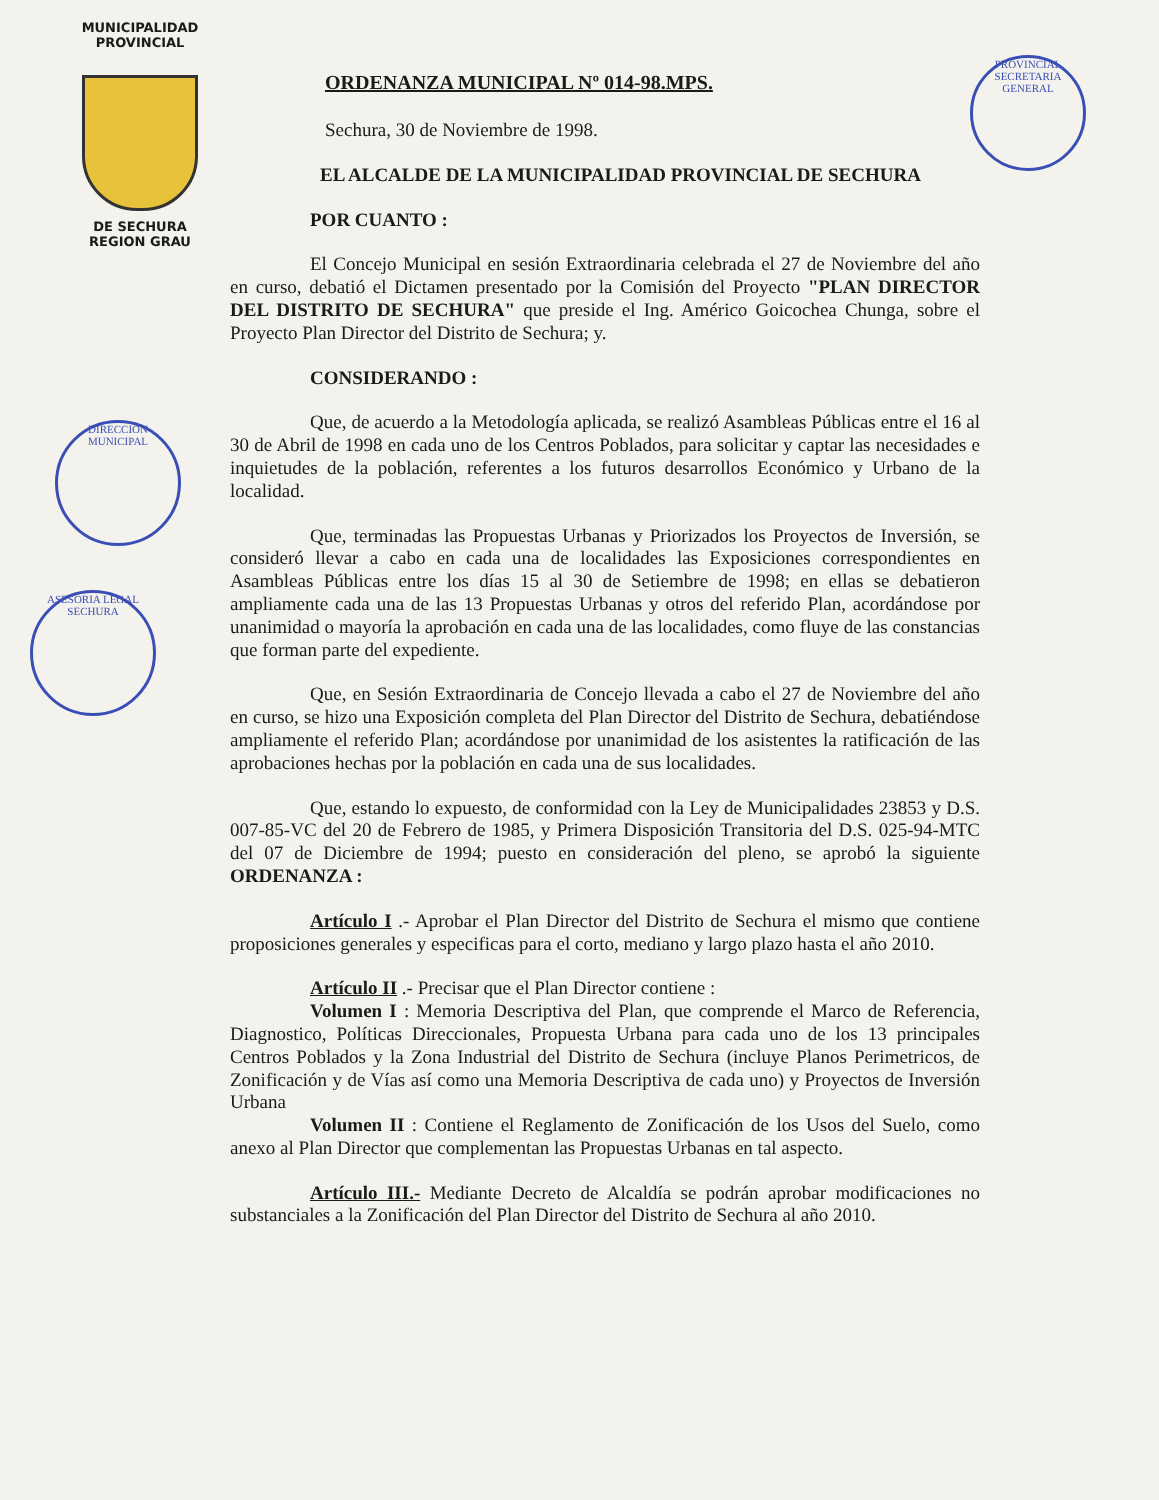MUNICIPALIDAD PROVINCIAL
DE SECHURA
REGION GRAU
PROVINCIAL
SECRETARIA GENERAL
DIRECCION MUNICIPAL
ASESORIA LEGAL SECHURA
ORDENANZA MUNICIPAL Nº 014-98.MPS.
Sechura, 30 de Noviembre de 1998.
EL ALCALDE DE LA MUNICIPALIDAD PROVINCIAL DE SECHURA
POR CUANTO :
El Concejo Municipal en sesión Extraordinaria celebrada el 27 de Noviembre del año en curso, debatió el Dictamen presentado por la Comisión del Proyecto "PLAN DIRECTOR DEL DISTRITO DE SECHURA" que preside el Ing. Américo Goicochea Chunga, sobre el Proyecto Plan Director del Distrito de Sechura; y.
CONSIDERANDO :
Que, de acuerdo a la Metodología aplicada, se realizó Asambleas Públicas entre el 16 al 30 de Abril de 1998 en cada uno de los Centros Poblados, para solicitar y captar las necesidades e inquietudes de la población, referentes a los futuros desarrollos Económico y Urbano de la localidad.
Que, terminadas las Propuestas Urbanas y Priorizados los Proyectos de Inversión, se consideró llevar a cabo en cada una de localidades las Exposiciones correspondientes en Asambleas Públicas entre los días 15 al 30 de Setiembre de 1998; en ellas se debatieron ampliamente cada una de las 13 Propuestas Urbanas y otros del referido Plan, acordándose por unanimidad o mayoría la aprobación en cada una de las localidades, como fluye de las constancias que forman parte del expediente.
Que, en Sesión Extraordinaria de Concejo llevada a cabo el 27 de Noviembre del año en curso, se hizo una Exposición completa del Plan Director del Distrito de Sechura, debatiéndose ampliamente el referido Plan; acordándose por unanimidad de los asistentes la ratificación de las aprobaciones hechas por la población en cada una de sus localidades.
Que, estando lo expuesto, de conformidad con la Ley de Municipalidades 23853 y D.S. 007-85-VC del 20 de Febrero de 1985, y Primera Disposición Transitoria del D.S. 025-94-MTC del 07 de Diciembre de 1994; puesto en consideración del pleno, se aprobó la siguiente ORDENANZA :
Artículo I .- Aprobar el Plan Director del Distrito de Sechura el mismo que contiene proposiciones generales y especificas para el corto, mediano y largo plazo hasta el año 2010.
Artículo II .- Precisar que el Plan Director contiene :
Volumen I : Memoria Descriptiva del Plan, que comprende el Marco de Referencia, Diagnostico, Políticas Direccionales, Propuesta Urbana para cada uno de los 13 principales Centros Poblados y la Zona Industrial del Distrito de Sechura (incluye Planos Perimetricos, de Zonificación y de Vías así como una Memoria Descriptiva de cada uno) y Proyectos de Inversión Urbana
Volumen II : Contiene el Reglamento de Zonificación de los Usos del Suelo, como anexo al Plan Director que complementan las Propuestas Urbanas en tal aspecto.
Artículo III.- Mediante Decreto de Alcaldía se podrán aprobar modificaciones no substanciales a la Zonificación del Plan Director del Distrito de Sechura al año 2010.